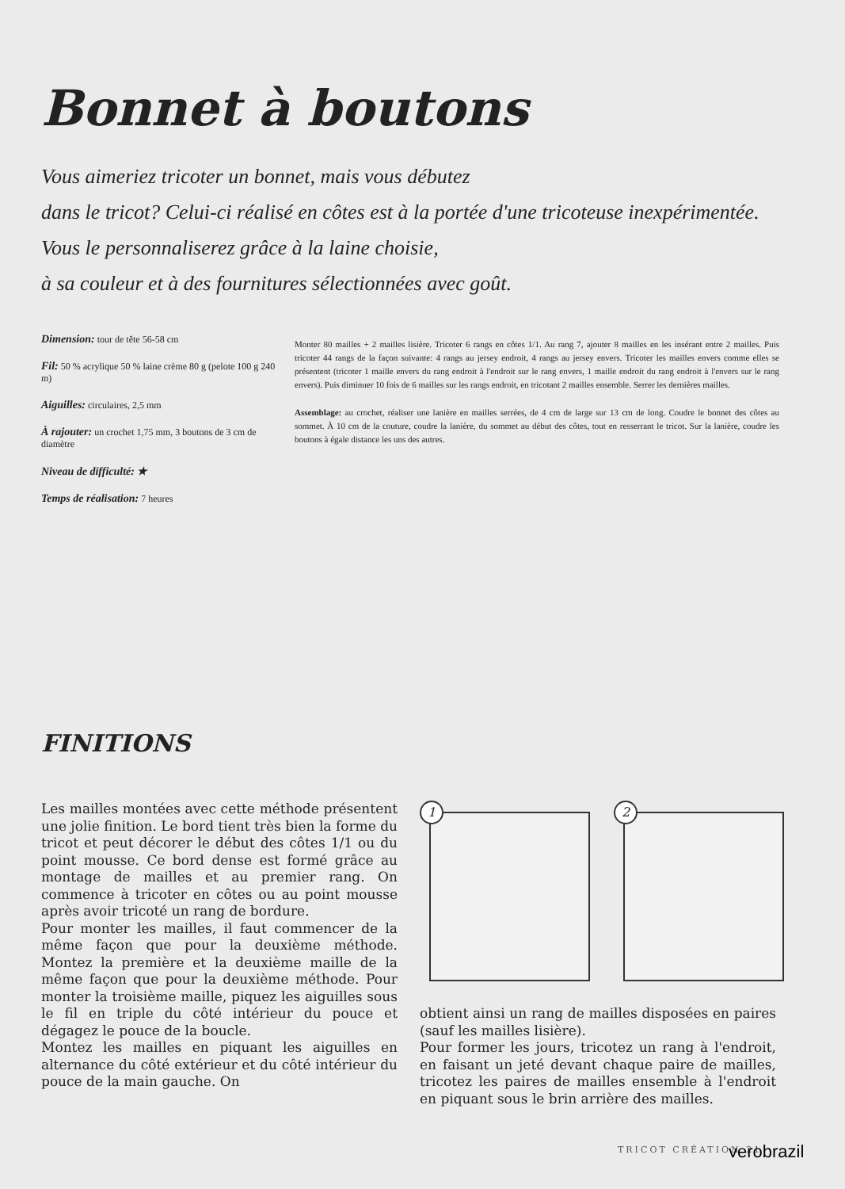Bonnet à boutons
Vous aimeriez tricoter un bonnet, mais vous débutez
dans le tricot? Celui-ci réalisé en côtes est à la portée d'une tricoteuse inexpérimentée. Vous le personnaliserez grâce à la laine choisie,
à sa couleur et à des fournitures sélectionnées avec goût.
Dimension: tour de tête 56-58 cm
Fil: 50 % acrylique 50 % laine crème 80 g (pelote 100 g 240 m)
Aiguilles: circulaires, 2,5 mm
À rajouter: un crochet 1,75 mm, 3 boutons de 3 cm de diamètre
Niveau de difficulté: ★
Temps de réalisation: 7 heures
Monter 80 mailles + 2 mailles lisière. Tricoter 6 rangs en côtes 1/1. Au rang 7, ajouter 8 mailles en les insérant entre 2 mailles. Puis tricoter 44 rangs de la façon suivante: 4 rangs au jersey endroit, 4 rangs au jersey envers. Tricoter les mailles envers comme elles se présentent (tricoter 1 maille envers du rang endroit à l'endroit sur le rang envers, 1 maille endroit du rang endroit à l'envers sur le rang envers). Puis diminuer 10 fois de 6 mailles sur les rangs endroit, en tricotant 2 mailles ensemble. Serrer les dernières mailles.
Assemblage: au crochet, réaliser une lanière en mailles serrées, de 4 cm de large sur 13 cm de long. Coudre le bonnet des côtes au sommet. À 10 cm de la couture, coudre la lanière, du sommet au début des côtes, tout en resserrant le tricot. Sur la lanière, coudre les boutons à égale distance les uns des autres.
FINITIONS
Les mailles montées avec cette méthode présentent une jolie finition. Le bord tient très bien la forme du tricot et peut décorer le début des côtes 1/1 ou du point mousse. Ce bord dense est formé grâce au montage de mailles et au premier rang. On commence à tricoter en côtes ou au point mousse après avoir tricoté un rang de bordure.
Pour monter les mailles, il faut commencer de la même façon que pour la deuxième méthode. Montez la première et la deuxième maille de la même façon que pour la deuxième méthode. Pour monter la troisième maille, piquez les aiguilles sous le fil en triple du côté intérieur du pouce et dégagez le pouce de la boucle.
Montez les mailles en piquant les aiguilles en alternance du côté extérieur et du côté intérieur du pouce de la main gauche. On
1
2
obtient ainsi un rang de mailles disposées en paires (sauf les mailles lisière).
Pour former les jours, tricotez un rang à l'endroit, en faisant un jeté devant chaque paire de mailles, tricotez les paires de mailles ensemble à l'endroit en piquant sous le brin arrière des mailles.
TRICOT CRÉATION 21 verobrazil